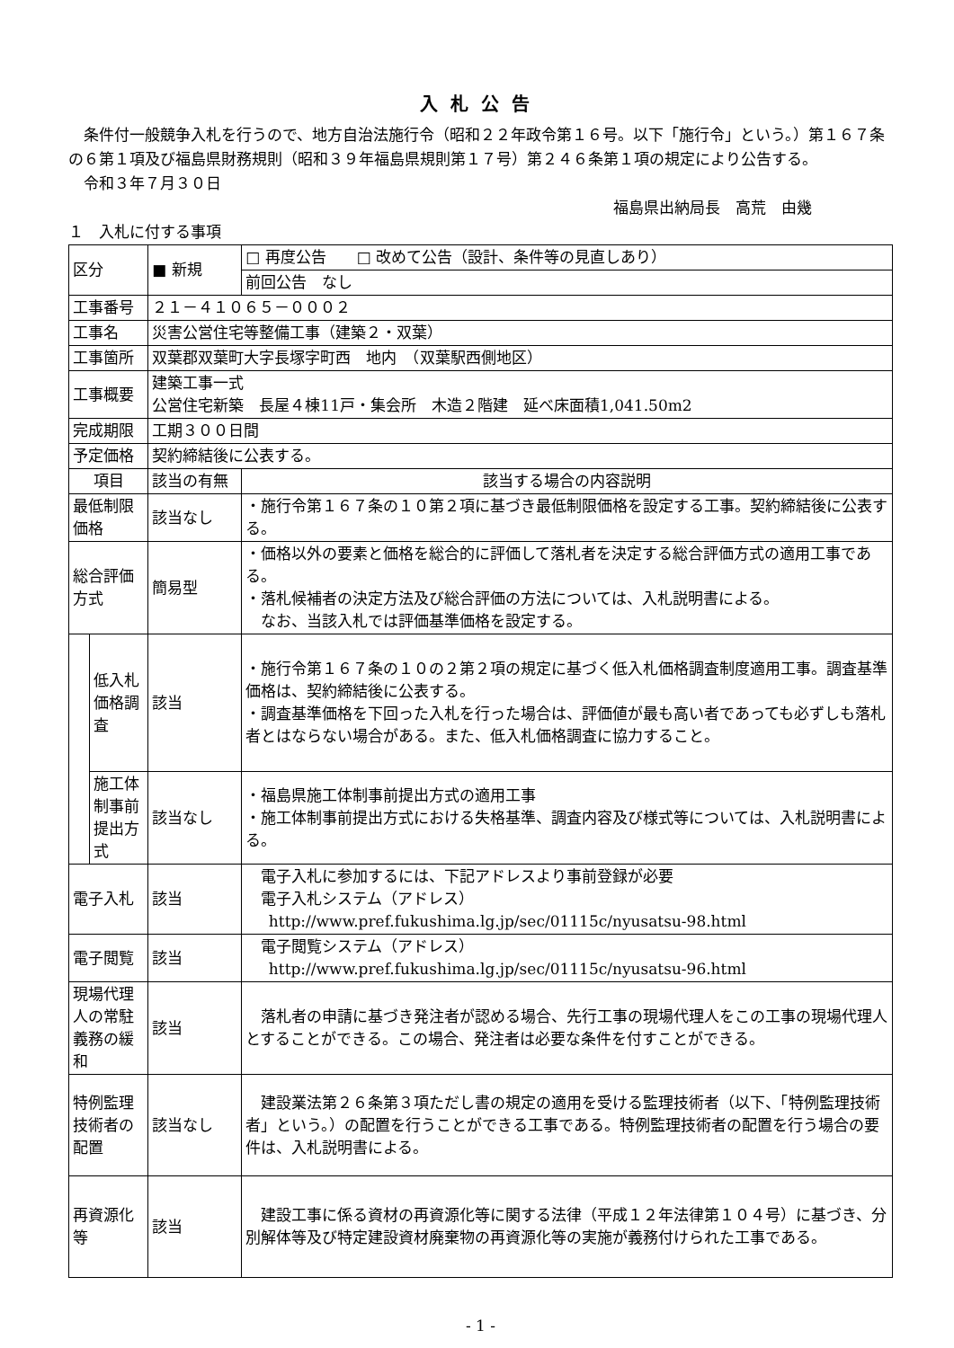入札公告
 条件付一般競争入札を行うので、地方自治法施行令（昭和２２年政令第１６号。以下「施行令」という。）第１６７条の６第１項及び福島県財務規則（昭和３９年福島県規則第１７号）第２４６条第１項の規定により公告する。
 令和３年７月３０日
福島県出納局長　高荒　由幾
１　入札に付する事項
| 区分 | | ■ 新規 | □ 再度公告 □ 改めて公告（設計、条件等の見直しあり） |
| | | | 前回公告 なし |
| 工事番号 | | ２１－４１０６５－０００２ | |
| 工事名 | | 災害公営住宅等整備工事（建築２・双葉） | |
| 工事箇所 | | 双葉郡双葉町大字長塚字町西 地内 （双葉駅西側地区） | |
| 工事概要 | | 建築工事一式 公営住宅新築 長屋４棟11戸・集会所 木造２階建 延べ床面積1,041.50m2 | |
| 完成期限 | | 工期３００日間 | |
| 予定価格 | | 契約締結後に公表する。 | |
| 項目 | | 該当の有無 | 該当する場合の内容説明 |
| 最低制限価格 | | 該当なし | ・施行令第１６７条の１０第２項に基づき最低制限価格を設定する工事。契約締結後に公表する。 |
| 総合評価方式 | | 簡易型 | ・価格以外の要素と価格を総合的に評価して落札者を決定する総合評価方式の適用工事である。 ・落札候補者の決定方法及び総合評価の方法については、入札説明書による。 なお、当該入札では評価基準価格を設定する。 |
| | 低入札価格調査 | 該当 | ・施行令第１６７条の１０の２第２項の規定に基づく低入札価格調査制度適用工事。調査基準価格は、契約締結後に公表する。 ・調査基準価格を下回った入札を行った場合は、評価値が最も高い者であっても必ずしも落札者とはならない場合がある。また、低入札価格調査に協力すること。 |
| | 施工体制事前提出方式 | 該当なし | ・福島県施工体制事前提出方式の適用工事 ・施工体制事前提出方式における失格基準、調査内容及び様式等については、入札説明書による。 |
| 電子入札 | | 該当 | 電子入札に参加するには、下記アドレスより事前登録が必要 電子入札システム（アドレス） http://www.pref.fukushima.lg.jp/sec/01115c/nyusatsu-98.html |
| 電子閲覧 | | 該当 | 電子閲覧システム（アドレス） http://www.pref.fukushima.lg.jp/sec/01115c/nyusatsu-96.html |
| 現場代理人の常駐義務の緩和 | | 該当 | 落札者の申請に基づき発注者が認める場合、先行工事の現場代理人をこの工事の現場代理人とすることができる。この場合、発注者は必要な条件を付すことができる。 |
| 特例監理技術者の配置 | | 該当なし | 建設業法第２６条第３項ただし書の規定の適用を受ける監理技術者（以下、「特例監理技術者」という。）の配置を行うことができる工事である。特例監理技術者の配置を行う場合の要件は、入札説明書による。 |
| 再資源化等 | | 該当 | 建設工事に係る資材の再資源化等に関する法律（平成１２年法律第１０４号）に基づき、分別解体等及び特定建設資材廃棄物の再資源化等の実施が義務付けられた工事である。 |
- 1 -